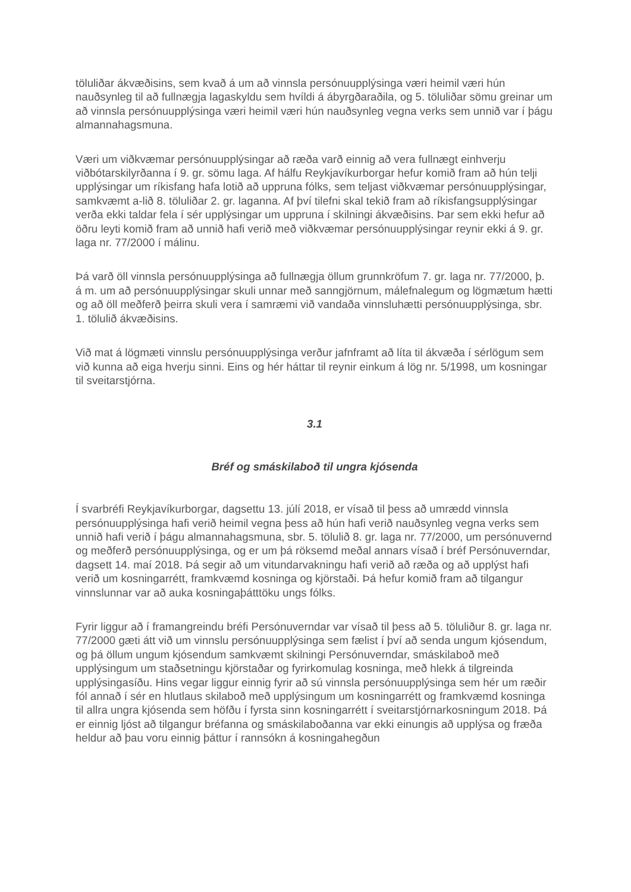töluliðar ákvæðisins, sem kvað á um að vinnsla persónuupplýsinga væri heimil væri hún nauðsynleg til að fullnægja lagaskyldu sem hvíldi á ábyrgðaraðila, og 5. töluliðar sömu greinar um að vinnsla persónuupplýsinga væri heimil væri hún nauðsynleg vegna verks sem unnið var í þágu almannahagsmuna.
Væri um viðkvæmar persónuupplýsingar að ræða varð einnig að vera fullnægt einhverju viðbótarskilyrðanna í 9. gr. sömu laga. Af hálfu Reykjavíkurborgar hefur komið fram að hún telji upplýsingar um ríkisfang hafa lotið að uppruna fólks, sem teljast viðkvæmar persónuupplýsingar, samkvæmt a-lið 8. töluliðar 2. gr. laganna. Af því tilefni skal tekið fram að ríkisfangsupplýsingar verða ekki taldar fela í sér upplýsingar um uppruna í skilningi ákvæðisins. Þar sem ekki hefur að öðru leyti komið fram að unnið hafi verið með viðkvæmar persónuupplýsingar reynir ekki á 9. gr. laga nr. 77/2000 í málinu.
Þá varð öll vinnsla persónuupplýsinga að fullnægja öllum grunnkröfum 7. gr. laga nr. 77/2000, þ. á m. um að persónuupplýsingar skuli unnar með sanngjörnum, málefnalegum og lögmætum hætti og að öll meðferð þeirra skuli vera í samræmi við vandaða vinnsluhætti persónuupplýsinga, sbr. 1. tölulið ákvæðisins.
Við mat á lögmæti vinnslu persónuupplýsinga verður jafnframt að líta til ákvæða í sérlögum sem við kunna að eiga hverju sinni. Eins og hér háttar til reynir einkum á lög nr. 5/1998, um kosningar til sveitarstjórna.
3.1
Bréf og smáskilaboð til ungra kjósenda
Í svarbréfi Reykjavíkurborgar, dagsettu 13. júlí 2018, er vísað til þess að umrædd vinnsla persónuupplýsinga hafi verið heimil vegna þess að hún hafi verið nauðsynleg vegna verks sem unnið hafi verið í þágu almannahagsmuna, sbr. 5. tölulið 8. gr. laga nr. 77/2000, um persónuvernd og meðferð persónuupplýsinga, og er um þá röksemd meðal annars vísað í bréf Persónuverndar, dagsett 14. maí 2018. Þá segir að um vitundarvakningu hafi verið að ræða og að upplýst hafi verið um kosningarrétt, framkvæmd kosninga og kjörstaði. Þá hefur komið fram að tilgangur vinnslunnar var að auka kosningaþátttöku ungs fólks.
Fyrir liggur að í framangreindu bréfi Persónuverndar var vísað til þess að 5. töluliður 8. gr. laga nr. 77/2000 gæti átt við um vinnslu persónuupplýsinga sem fælist í því að senda ungum kjósendum, og þá öllum ungum kjósendum samkvæmt skilningi Persónuverndar, smáskilaboð með upplýsingum um staðsetningu kjörstaðar og fyrirkomulag kosninga, með hlekk á tilgreinda upplýsingasíðu. Hins vegar liggur einnig fyrir að sú vinnsla persónuupplýsinga sem hér um ræðir fól annað í sér en hlutlaus skilaboð með upplýsingum um kosningarrétt og framkvæmd kosninga til allra ungra kjósenda sem höfðu í fyrsta sinn kosningarrétt í sveitarstjórnarkosningum 2018. Þá er einnig ljóst að tilgangur bréfanna og smáskilaboðanna var ekki einungis að upplýsa og fræða heldur að þau voru einnig þáttur í rannsókn á kosningahegðun